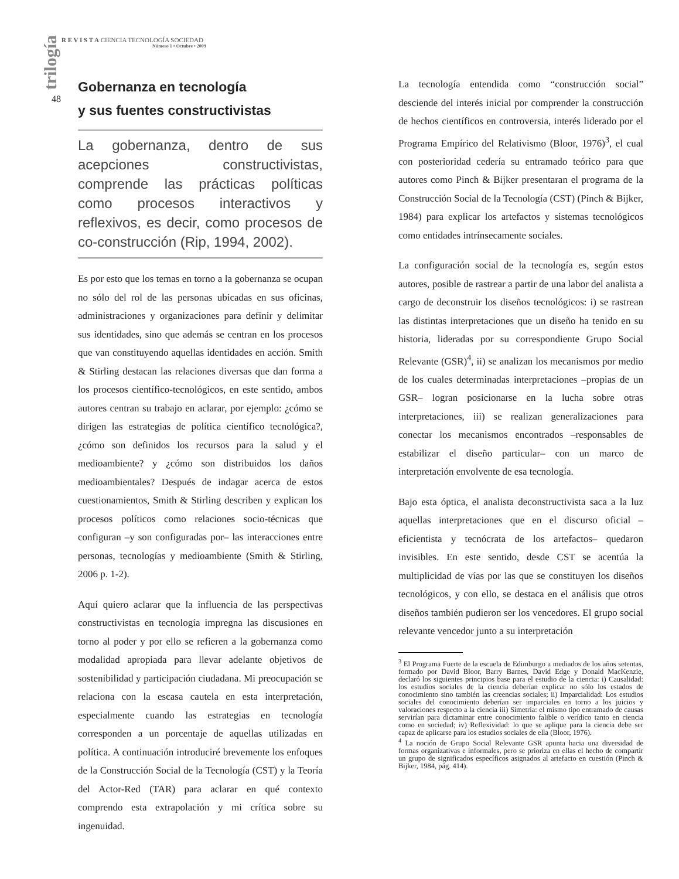trilogía
48
R E V I S T A CIENCIA TECNOLOGÍA SOCIEDAD
Número 1 • Octubre • 2009
Gobernanza en tecnología
y sus fuentes constructivistas
La gobernanza, dentro de sus acepciones constructivistas, comprende las prácticas políticas como procesos interactivos y reflexivos, es decir, como procesos de co-construcción (Rip, 1994, 2002).
Es por esto que los temas en torno a la gobernanza se ocupan no sólo del rol de las personas ubicadas en sus oficinas, administraciones y organizaciones para definir y delimitar sus identidades, sino que además se centran en los procesos que van constituyendo aquellas identidades en acción. Smith & Stirling destacan las relaciones diversas que dan forma a los procesos científico-tecnológicos, en este sentido, ambos autores centran su trabajo en aclarar, por ejemplo: ¿cómo se dirigen las estrategias de política científico tecnológica?, ¿cómo son definidos los recursos para la salud y el medioambiente? y ¿cómo son distribuidos los daños medioambientales? Después de indagar acerca de estos cuestionamientos, Smith & Stirling describen y explican los procesos políticos como relaciones socio-técnicas que configuran –y son configuradas por– las interacciones entre personas, tecnologías y medioambiente (Smith & Stirling, 2006 p. 1-2).
Aquí quiero aclarar que la influencia de las perspectivas constructivistas en tecnología impregna las discusiones en torno al poder y por ello se refieren a la gobernanza como modalidad apropiada para llevar adelante objetivos de sostenibilidad y participación ciudadana. Mi preocupación se relaciona con la escasa cautela en esta interpretación, especialmente cuando las estrategias en tecnología corresponden a un porcentaje de aquellas utilizadas en política. A continuación introduciré brevemente los enfoques de la Construcción Social de la Tecnología (CST) y la Teoría del Actor-Red (TAR) para aclarar en qué contexto comprendo esta extrapolación y mi crítica sobre su ingenuidad.
La tecnología entendida como “construcción social” desciende del interés inicial por comprender la construcción de hechos científicos en controversia, interés liderado por el Programa Empírico del Relativismo (Bloor, 1976)<sup>3</sup>, el cual con posterioridad cedería su entramado teórico para que autores como Pinch & Bijker presentaran el programa de la Construcción Social de la Tecnología (CST) (Pinch & Bijker, 1984) para explicar los artefactos y sistemas tecnológicos como entidades intrínsecamente sociales.
La configuración social de la tecnología es, según estos autores, posible de rastrear a partir de una labor del analista a cargo de deconstruir los diseños tecnológicos: i) se rastrean las distintas interpretaciones que un diseño ha tenido en su historia, lideradas por su correspondiente Grupo Social Relevante (GSR)<sup>4</sup>, ii) se analizan los mecanismos por medio de los cuales determinadas interpretaciones –propias de un GSR– logran posicionarse en la lucha sobre otras interpretaciones, iii) se realizan generalizaciones para conectar los mecanismos encontrados –responsables de estabilizar el diseño particular– con un marco de interpretación envolvente de esa tecnología.
Bajo esta óptica, el analista deconstructivista saca a la luz aquellas interpretaciones que en el discurso oficial –eficientista y tecnócrata de los artefactos– quedaron invisibles. En este sentido, desde CST se acentúa la multiplicidad de vías por las que se constituyen los diseños tecnológicos, y con ello, se destaca en el análisis que otros diseños también pudieron ser los vencedores. El grupo social relevante vencedor junto a su interpretación
<sup>3</sup> El Programa Fuerte de la escuela de Edimburgo a mediados de los años setentas, formado por David Bloor, Barry Barnes, David Edge y Donald MacKenzie, declaró los siguientes principios base para el estudio de la ciencia: i) Causalidad: los estudios sociales de la ciencia deberían explicar no sólo los estados de conocimiento sino también las creencias sociales; ii) Imparcialidad: Los estudios sociales del conocimiento deberían ser imparciales en torno a los juicios y valoraciones respecto a la ciencia iii) Simetría: el mismo tipo entramado de causas servirían para dictaminar entre conocimiento falible o verídico tanto en ciencia como en sociedad; iv) Reflexividad: lo que se aplique para la ciencia debe ser capaz de aplicarse para los estudios sociales de ella (Bloor, 1976).
<sup>4</sup> La noción de Grupo Social Relevante GSR apunta hacia una diversidad de formas organizativas e informales, pero se prioriza en ellas el hecho de compartir un grupo de significados específicos asignados al artefacto en cuestión (Pinch & Bijker, 1984, pág. 414).